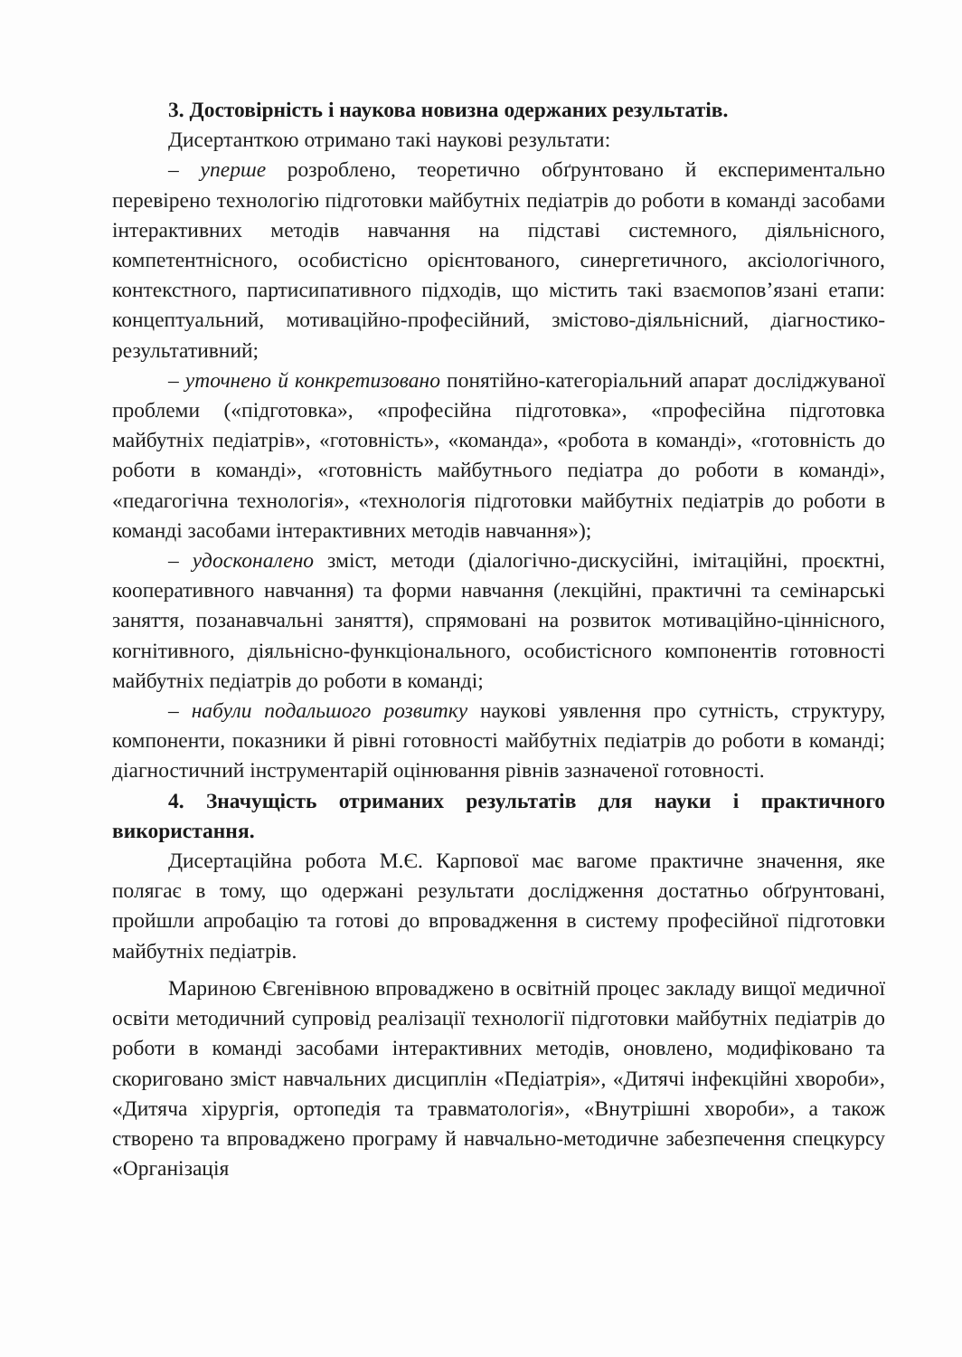3. Достовірність і наукова новизна одержаних результатів.
Дисертанткою отримано такі наукові результати:
– уперше розроблено, теоретично обґрунтовано й експериментально перевірено технологію підготовки майбутніх педіатрів до роботи в команді засобами інтерактивних методів навчання на підставі системного, діяльнісного, компетентнісного, особистісно орієнтованого, синергетичного, аксіологічного, контекстного, партисипативного підходів, що містить такі взаємопов’язані етапи: концептуальний, мотиваційно-професійний, змістово-діяльнісний, діагностико-результативний;
– уточнено й конкретизовано понятійно-категоріальний апарат досліджуваної проблеми («підготовка», «професійна підготовка», «професійна підготовка майбутніх педіатрів», «готовність», «команда», «робота в команді», «готовність до роботи в команді», «готовність майбутнього педіатра до роботи в команді», «педагогічна технологія», «технологія підготовки майбутніх педіатрів до роботи в команді засобами інтерактивних методів навчання»);
– удосконалено зміст, методи (діалогічно-дискусійні, імітаційні, проєктні, кооперативного навчання) та форми навчання (лекційні, практичні та семінарські заняття, позанавчальні заняття), спрямовані на розвиток мотиваційно-ціннісного, когнітивного, діяльнісно-функціонального, особистісного компонентів готовності майбутніх педіатрів до роботи в команді;
– набули подальшого розвитку наукові уявлення про сутність, структуру, компоненти, показники й рівні готовності майбутніх педіатрів до роботи в команді; діагностичний інструментарій оцінювання рівнів зазначеної готовності.
4. Значущість отриманих результатів для науки і практичного використання.
Дисертаційна робота М.Є. Карпової має вагоме практичне значення, яке полягає в тому, що одержані результати дослідження достатньо обґрунтовані, пройшли апробацію та готові до впровадження в систему професійної підготовки майбутніх педіатрів.
Мариною Євгенівною впроваджено в освітній процес закладу вищої медичної освіти методичний супровід реалізації технології підготовки майбутніх педіатрів до роботи в команді засобами інтерактивних методів, оновлено, модифіковано та скориговано зміст навчальних дисциплін «Педіатрія», «Дитячі інфекційні хвороби», «Дитяча хірургія, ортопедія та травматологія», «Внутрішні хвороби», а також створено та впроваджено програму й навчально-методичне забезпечення спецкурсу «Організація